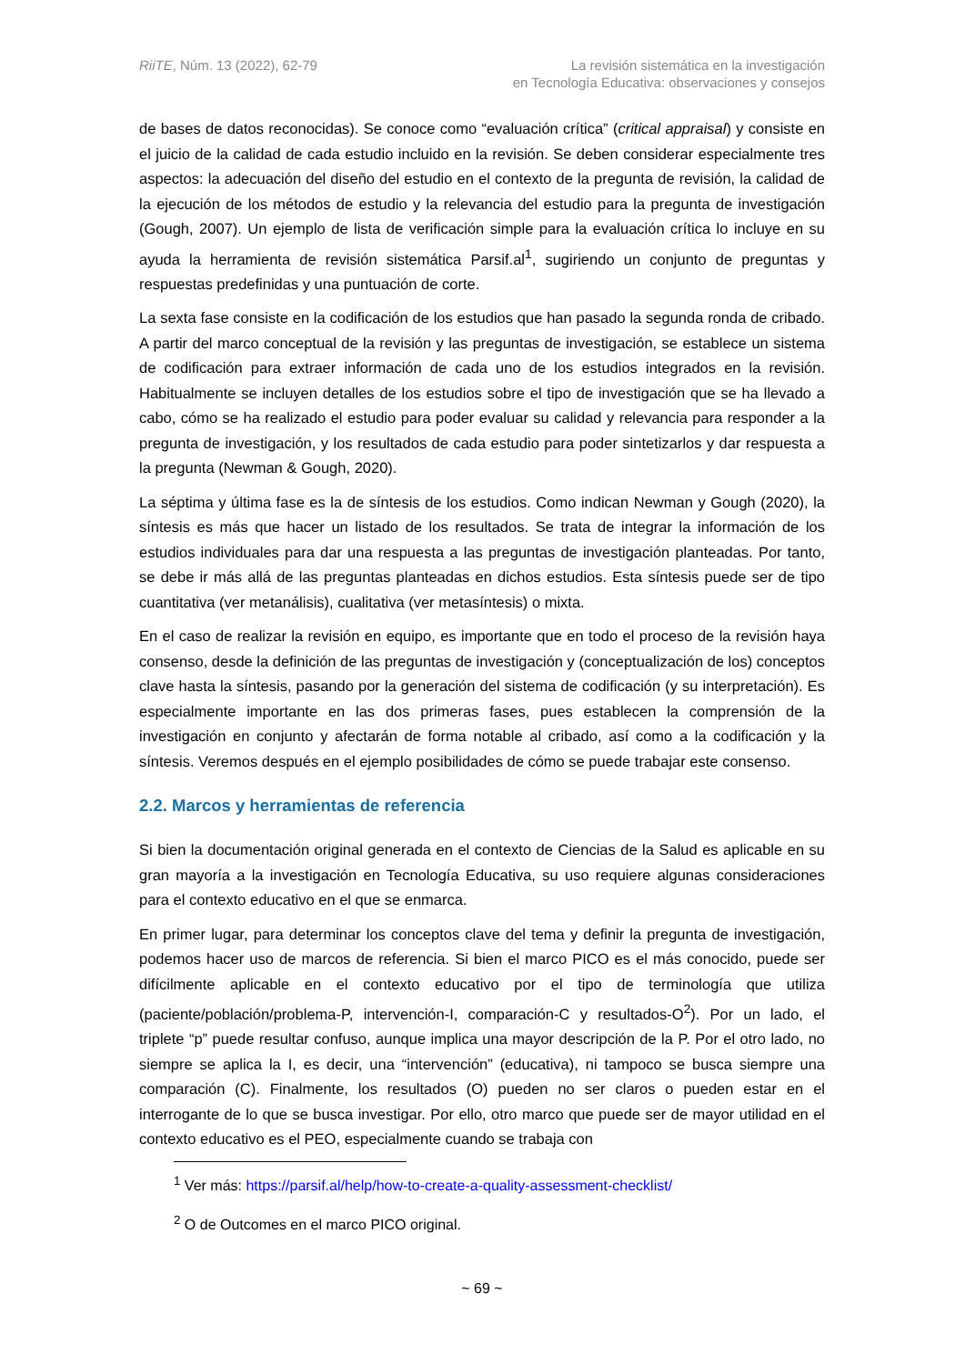RiiTE, Núm. 13 (2022), 62-79 La revisión sistemática en la investigación
en Tecnología Educativa: observaciones y consejos
de bases de datos reconocidas). Se conoce como “evaluación crítica” (critical appraisal) y consiste en el juicio de la calidad de cada estudio incluido en la revisión. Se deben considerar especialmente tres aspectos: la adecuación del diseño del estudio en el contexto de la pregunta de revisión, la calidad de la ejecución de los métodos de estudio y la relevancia del estudio para la pregunta de investigación (Gough, 2007). Un ejemplo de lista de verificación simple para la evaluación crítica lo incluye en su ayuda la herramienta de revisión sistemática Parsif.al<sup>1</sup>, sugiriendo un conjunto de preguntas y respuestas predefinidas y una puntuación de corte.
La sexta fase consiste en la codificación de los estudios que han pasado la segunda ronda de cribado. A partir del marco conceptual de la revisión y las preguntas de investigación, se establece un sistema de codificación para extraer información de cada uno de los estudios integrados en la revisión. Habitualmente se incluyen detalles de los estudios sobre el tipo de investigación que se ha llevado a cabo, cómo se ha realizado el estudio para poder evaluar su calidad y relevancia para responder a la pregunta de investigación, y los resultados de cada estudio para poder sintetizarlos y dar respuesta a la pregunta (Newman & Gough, 2020).
La séptima y última fase es la de síntesis de los estudios. Como indican Newman y Gough (2020), la síntesis es más que hacer un listado de los resultados. Se trata de integrar la información de los estudios individuales para dar una respuesta a las preguntas de investigación planteadas. Por tanto, se debe ir más allá de las preguntas planteadas en dichos estudios. Esta síntesis puede ser de tipo cuantitativa (ver metanálisis), cualitativa (ver metasíntesis) o mixta.
En el caso de realizar la revisión en equipo, es importante que en todo el proceso de la revisión haya consenso, desde la definición de las preguntas de investigación y (conceptualización de los) conceptos clave hasta la síntesis, pasando por la generación del sistema de codificación (y su interpretación). Es especialmente importante en las dos primeras fases, pues establecen la comprensión de la investigación en conjunto y afectarán de forma notable al cribado, así como a la codificación y la síntesis. Veremos después en el ejemplo posibilidades de cómo se puede trabajar este consenso.
2.2. Marcos y herramientas de referencia
Si bien la documentación original generada en el contexto de Ciencias de la Salud es aplicable en su gran mayoría a la investigación en Tecnología Educativa, su uso requiere algunas consideraciones para el contexto educativo en el que se enmarca.
En primer lugar, para determinar los conceptos clave del tema y definir la pregunta de investigación, podemos hacer uso de marcos de referencia. Si bien el marco PICO es el más conocido, puede ser difícilmente aplicable en el contexto educativo por el tipo de terminología que utiliza (paciente/población/problema-P, intervención-I, comparación-C y resultados-O<sup>2</sup>). Por un lado, el triplete “p” puede resultar confuso, aunque implica una mayor descripción de la P. Por el otro lado, no siempre se aplica la I, es decir, una “intervención” (educativa), ni tampoco se busca siempre una comparación (C). Finalmente, los resultados (O) pueden no ser claros o pueden estar en el interrogante de lo que se busca investigar. Por ello, otro marco que puede ser de mayor utilidad en el contexto educativo es el PEO, especialmente cuando se trabaja con
<sup>1</sup> Ver más: https://parsif.al/help/how-to-create-a-quality-assessment-checklist/
<sup>2</sup> O de Outcomes en el marco PICO original.
~ 69 ~